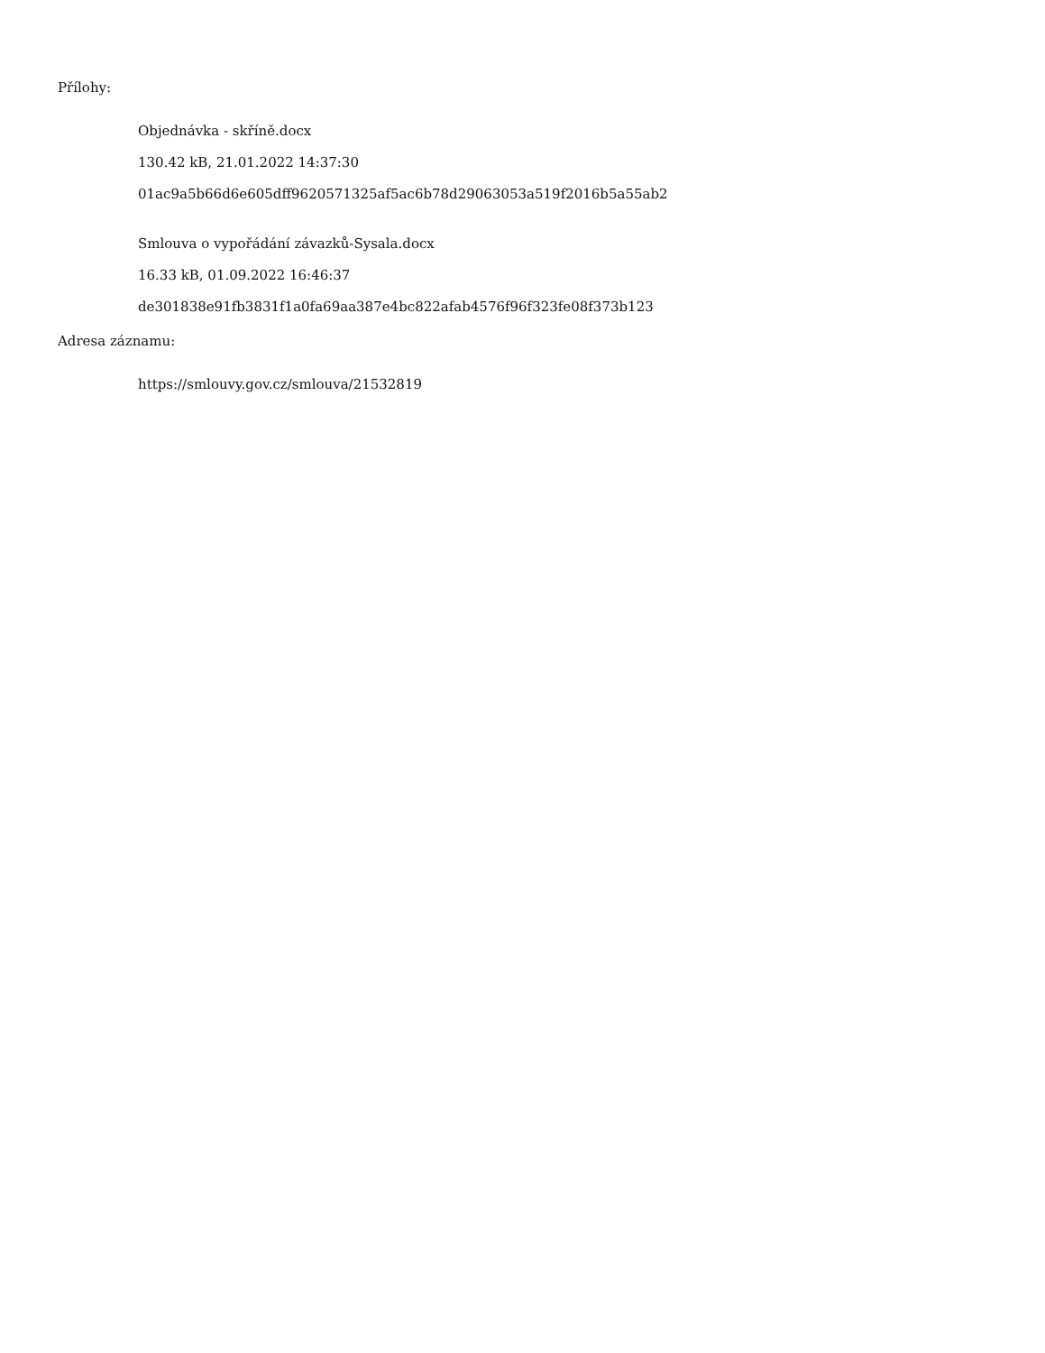Přílohy:
Objednávka - skříně.docx
130.42 kB, 21.01.2022 14:37:30
01ac9a5b66d6e605dff9620571325af5ac6b78d29063053a519f2016b5a55ab2
Smlouva o vypořádání závazků-Sysala.docx
16.33 kB, 01.09.2022 16:46:37
de301838e91fb3831f1a0fa69aa387e4bc822afab4576f96f323fe08f373b123
Adresa záznamu:
https://smlouvy.gov.cz/smlouva/21532819